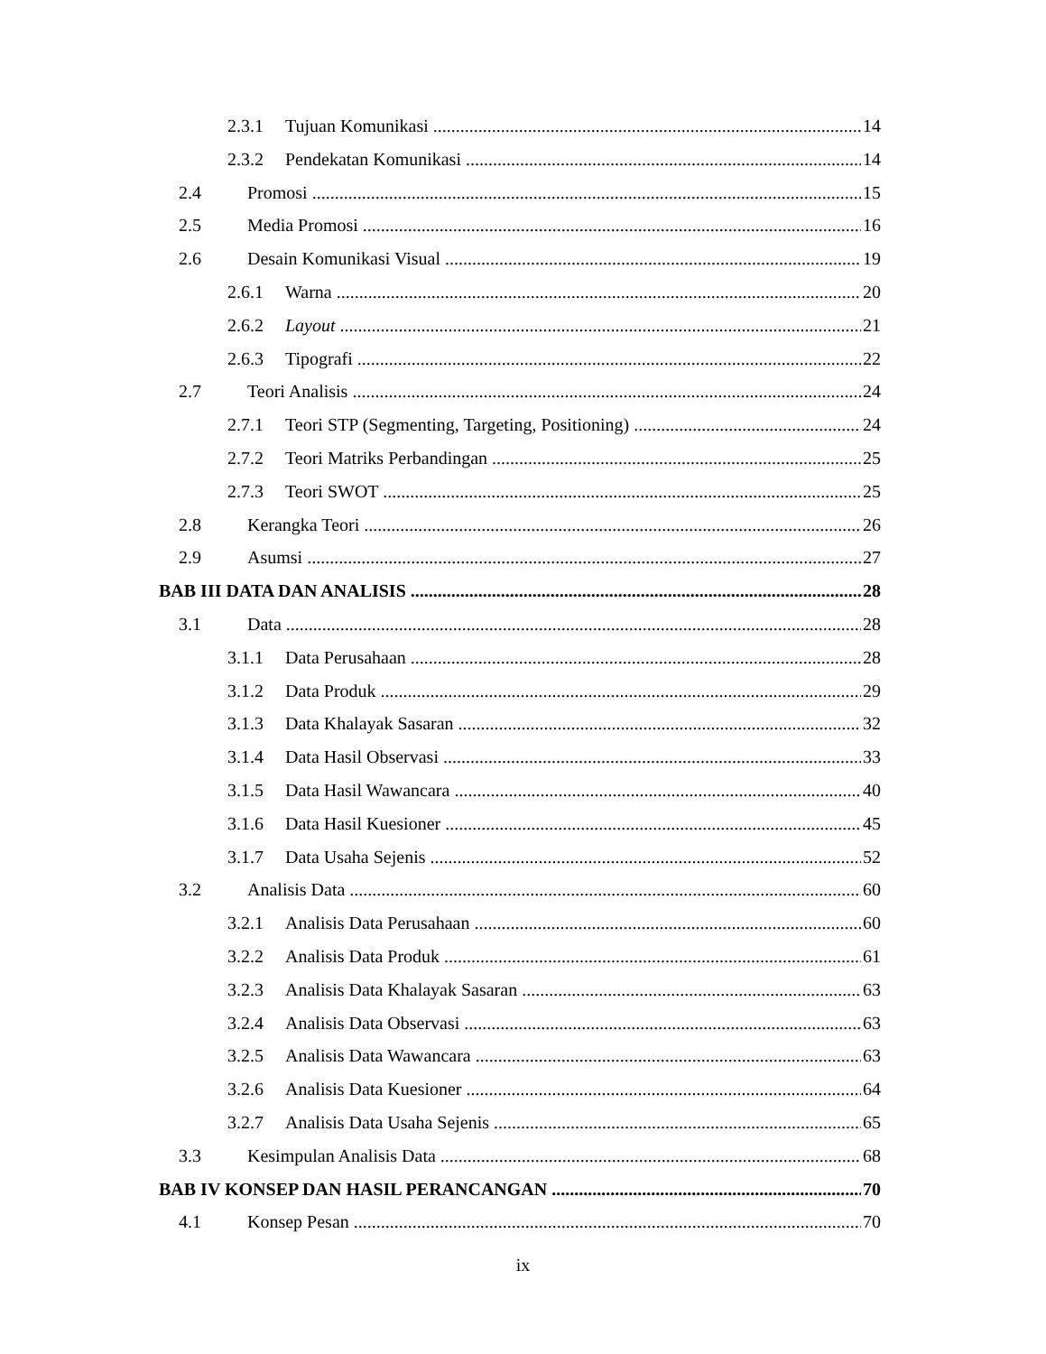2.3.1 Tujuan Komunikasi 14
2.3.2 Pendekatan Komunikasi 14
2.4 Promosi 15
2.5 Media Promosi 16
2.6 Desain Komunikasi Visual 19
2.6.1 Warna 20
2.6.2 Layout 21
2.6.3 Tipografi 22
2.7 Teori Analisis 24
2.7.1 Teori STP (Segmenting, Targeting, Positioning) 24
2.7.2 Teori Matriks Perbandingan 25
2.7.3 Teori SWOT 25
2.8 Kerangka Teori 26
2.9 Asumsi 27
BAB III DATA DAN ANALISIS 28
3.1 Data 28
3.1.1 Data Perusahaan 28
3.1.2 Data Produk 29
3.1.3 Data Khalayak Sasaran 32
3.1.4 Data Hasil Observasi 33
3.1.5 Data Hasil Wawancara 40
3.1.6 Data Hasil Kuesioner 45
3.1.7 Data Usaha Sejenis 52
3.2 Analisis Data 60
3.2.1 Analisis Data Perusahaan 60
3.2.2 Analisis Data Produk 61
3.2.3 Analisis Data Khalayak Sasaran 63
3.2.4 Analisis Data Observasi 63
3.2.5 Analisis Data Wawancara 63
3.2.6 Analisis Data Kuesioner 64
3.2.7 Analisis Data Usaha Sejenis 65
3.3 Kesimpulan Analisis Data 68
BAB IV KONSEP DAN HASIL PERANCANGAN 70
4.1 Konsep Pesan 70
ix